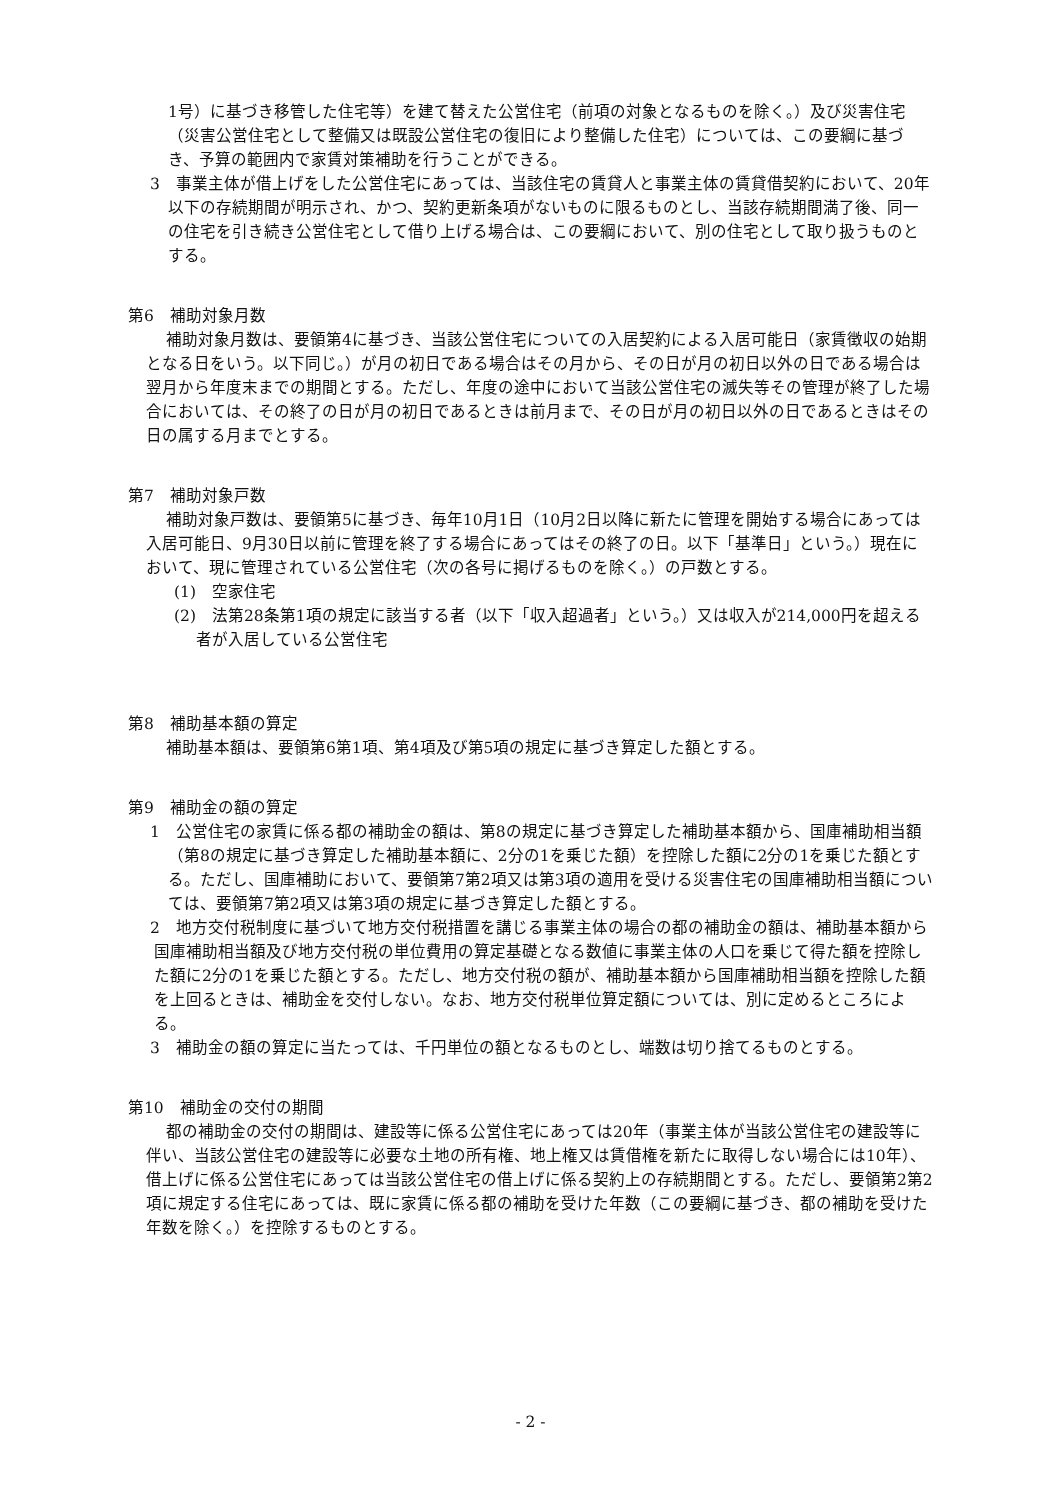1号）に基づき移管した住宅等）を建て替えた公営住宅（前項の対象となるものを除く。）及び災害住宅（災害公営住宅として整備又は既設公営住宅の復旧により整備した住宅）については、この要綱に基づき、予算の範囲内で家賃対策補助を行うことができる。
3　事業主体が借上げをした公営住宅にあっては、当該住宅の賃貸人と事業主体の賃貸借契約において、20年以下の存続期間が明示され、かつ、契約更新条項がないものに限るものとし、当該存続期間満了後、同一の住宅を引き続き公営住宅として借り上げる場合は、この要綱において、別の住宅として取り扱うものとする。
第6　補助対象月数
補助対象月数は、要領第4に基づき、当該公営住宅についての入居契約による入居可能日（家賃徴収の始期となる日をいう。以下同じ。）が月の初日である場合はその月から、その日が月の初日以外の日である場合は翌月から年度末までの期間とする。ただし、年度の途中において当該公営住宅の滅失等その管理が終了した場合においては、その終了の日が月の初日であるときは前月まで、その日が月の初日以外の日であるときはその日の属する月までとする。
第7　補助対象戸数
補助対象戸数は、要領第5に基づき、毎年10月1日（10月2日以降に新たに管理を開始する場合にあっては入居可能日、9月30日以前に管理を終了する場合にあってはその終了の日。以下「基準日」という。）現在において、現に管理されている公営住宅（次の各号に掲げるものを除く。）の戸数とする。
(1)　空家住宅
(2)　法第28条第1項の規定に該当する者（以下「収入超過者」という。）又は収入が214,000円を超える者が入居している公営住宅
第8　補助基本額の算定
補助基本額は、要領第6第1項、第4項及び第5項の規定に基づき算定した額とする。
第9　補助金の額の算定
1　公営住宅の家賃に係る都の補助金の額は、第8の規定に基づき算定した補助基本額から、国庫補助相当額（第8の規定に基づき算定した補助基本額に、2分の1を乗じた額）を控除した額に2分の1を乗じた額とする。ただし、国庫補助において、要領第7第2項又は第3項の適用を受ける災害住宅の国庫補助相当額については、要領第7第2項又は第3項の規定に基づき算定した額とする。
2　地方交付税制度に基づいて地方交付税措置を講じる事業主体の場合の都の補助金の額は、補助基本額から国庫補助相当額及び地方交付税の単位費用の算定基礎となる数値に事業主体の人口を乗じて得た額を控除した額に2分の1を乗じた額とする。ただし、地方交付税の額が、補助基本額から国庫補助相当額を控除した額を上回るときは、補助金を交付しない。なお、地方交付税単位算定額については、別に定めるところによる。
3　補助金の額の算定に当たっては、千円単位の額となるものとし、端数は切り捨てるものとする。
第10　補助金の交付の期間
都の補助金の交付の期間は、建設等に係る公営住宅にあっては20年（事業主体が当該公営住宅の建設等に伴い、当該公営住宅の建設等に必要な土地の所有権、地上権又は賃借権を新たに取得しない場合には10年）、借上げに係る公営住宅にあっては当該公営住宅の借上げに係る契約上の存続期間とする。ただし、要領第2第2項に規定する住宅にあっては、既に家賃に係る都の補助を受けた年数（この要綱に基づき、都の補助を受けた年数を除く。）を控除するものとする。
- 2 -